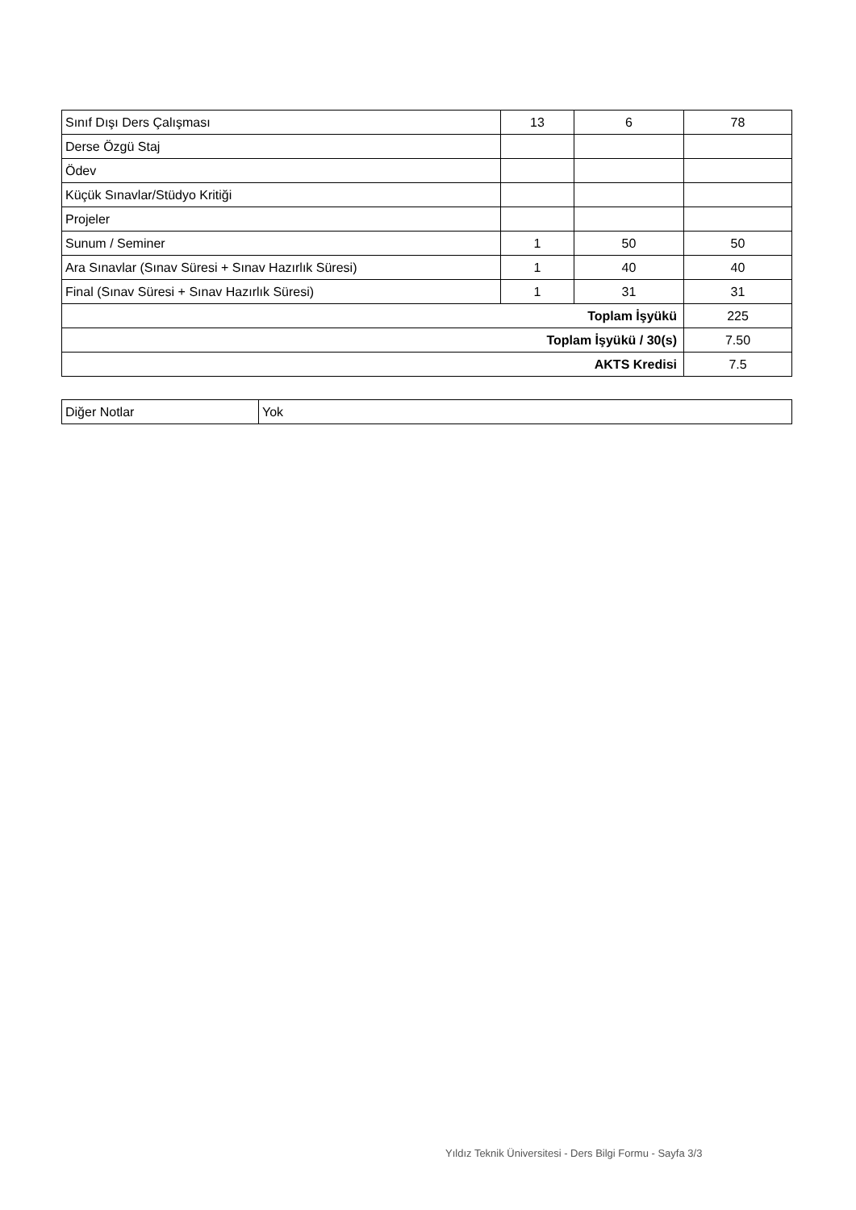| Sınıf Dışı Ders Çalışması | 13 | 6 | 78 |
| Derse Özgü Staj | | | |
| Ödev | | | |
| Küçük Sınavlar/Stüdyo Kritiği | | | |
| Projeler | | | |
| Sunum / Seminer | 1 | 50 | 50 |
| Ara Sınavlar (Sınav Süresi + Sınav Hazırlık Süresi) | 1 | 40 | 40 |
| Final (Sınav Süresi + Sınav Hazırlık Süresi) | 1 | 31 | 31 |
| Toplam İşyükü | | | 225 |
| Toplam İşyükü / 30(s) | | | 7.50 |
| AKTS Kredisi | | | 7.5 |
| Diğer Notlar | Yok |
Yıldız Teknik Üniversitesi - Ders Bilgi Formu - Sayfa 3/3